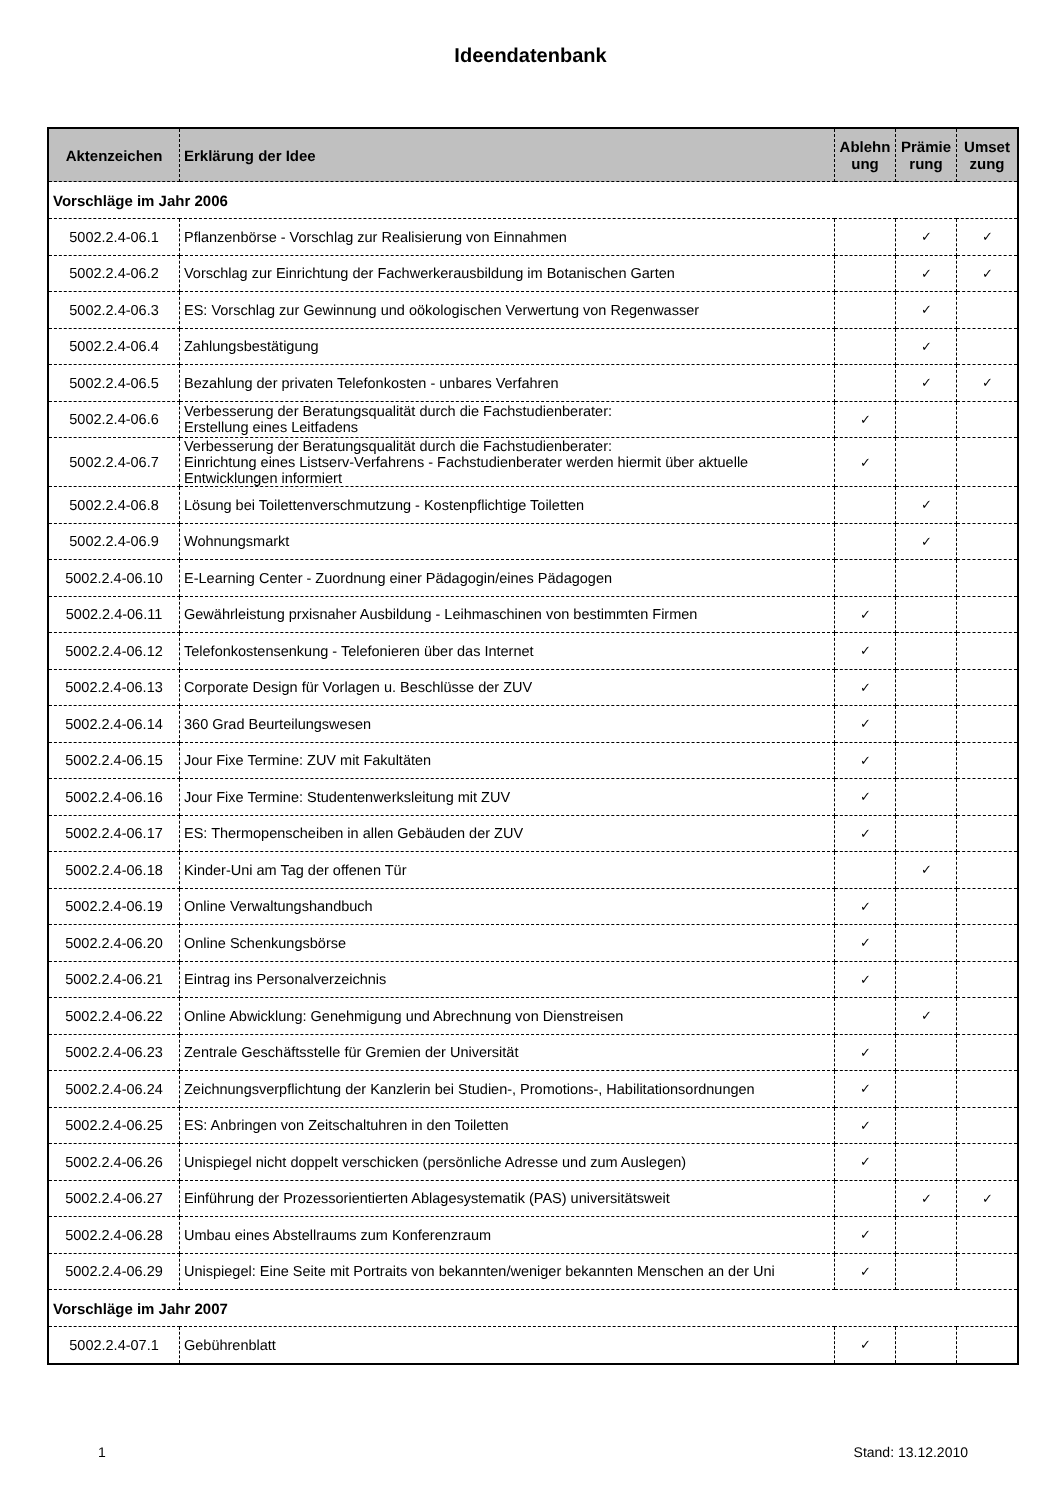Ideendatenbank
| Aktenzeichen | Erklärung der Idee | Ablehn ung | Prämie rung | Umset zung |
| --- | --- | --- | --- | --- |
| Vorschläge im Jahr 2006 | | | | |
| 5002.2.4-06.1 | Pflanzenbörse - Vorschlag zur Realisierung von Einnahmen | | ✓ | ✓ |
| 5002.2.4-06.2 | Vorschlag zur Einrichtung der Fachwerkerausbildung im Botanischen Garten | | ✓ | ✓ |
| 5002.2.4-06.3 | ES: Vorschlag zur Gewinnung und oökologischen Verwertung von Regenwasser | | ✓ | |
| 5002.2.4-06.4 | Zahlungsbestätigung | | ✓ | |
| 5002.2.4-06.5 | Bezahlung der privaten Telefonkosten - unbares Verfahren | | ✓ | ✓ |
| 5002.2.4-06.6 | Verbesserung der Beratungsqualität durch die Fachstudienberater: Erstellung eines Leitfadens | ✓ | | |
| 5002.2.4-06.7 | Verbesserung der Beratungsqualität durch die Fachstudienberater: Einrichtung eines Listserv-Verfahrens - Fachstudienberater werden hiermit über aktuelle Entwicklungen informiert | ✓ | | |
| 5002.2.4-06.8 | Lösung bei Toilettenverschmutzung - Kostenpflichtige Toiletten | | ✓ | |
| 5002.2.4-06.9 | Wohnungsmarkt | | ✓ | |
| 5002.2.4-06.10 | E-Learning Center - Zuordnung einer Pädagogin/eines Pädagogen | | | |
| 5002.2.4-06.11 | Gewährleistung prxisnaher Ausbildung - Leihmaschinen von bestimmten Firmen | ✓ | | |
| 5002.2.4-06.12 | Telefonkostensenkung - Telefonieren über das Internet | ✓ | | |
| 5002.2.4-06.13 | Corporate Design für Vorlagen u. Beschlüsse der ZUV | ✓ | | |
| 5002.2.4-06.14 | 360 Grad Beurteilungswesen | ✓ | | |
| 5002.2.4-06.15 | Jour Fixe Termine: ZUV mit Fakultäten | ✓ | | |
| 5002.2.4-06.16 | Jour Fixe Termine: Studentenwerksleitung mit ZUV | ✓ | | |
| 5002.2.4-06.17 | ES: Thermopenscheiben in allen Gebäuden der ZUV | ✓ | | |
| 5002.2.4-06.18 | Kinder-Uni am Tag der offenen Tür | | ✓ | |
| 5002.2.4-06.19 | Online Verwaltungshandbuch | ✓ | | |
| 5002.2.4-06.20 | Online Schenkungsbörse | ✓ | | |
| 5002.2.4-06.21 | Eintrag ins Personalverzeichnis | ✓ | | |
| 5002.2.4-06.22 | Online Abwicklung: Genehmigung und Abrechnung von Dienstreisen | | ✓ | |
| 5002.2.4-06.23 | Zentrale Geschäftsstelle für Gremien der Universität | ✓ | | |
| 5002.2.4-06.24 | Zeichnungsverpflichtung der Kanzlerin bei Studien-, Promotions-, Habilitationsordnungen | ✓ | | |
| 5002.2.4-06.25 | ES: Anbringen von Zeitschaltuhren in den Toiletten | ✓ | | |
| 5002.2.4-06.26 | Unispiegel nicht doppelt verschicken (persönliche Adresse und zum Auslegen) | ✓ | | |
| 5002.2.4-06.27 | Einführung der Prozessorientierten Ablagesystematik (PAS) universitätsweit | | ✓ | ✓ |
| 5002.2.4-06.28 | Umbau eines Abstellraums zum Konferenzraum | ✓ | | |
| 5002.2.4-06.29 | Unispiegel: Eine Seite mit Portraits von bekannten/weniger bekannten Menschen an der Uni | ✓ | | |
| Vorschläge im Jahr 2007 | | | | |
| 5002.2.4-07.1 | Gebührenblatt | ✓ | | |
1 Stand: 13.12.2010